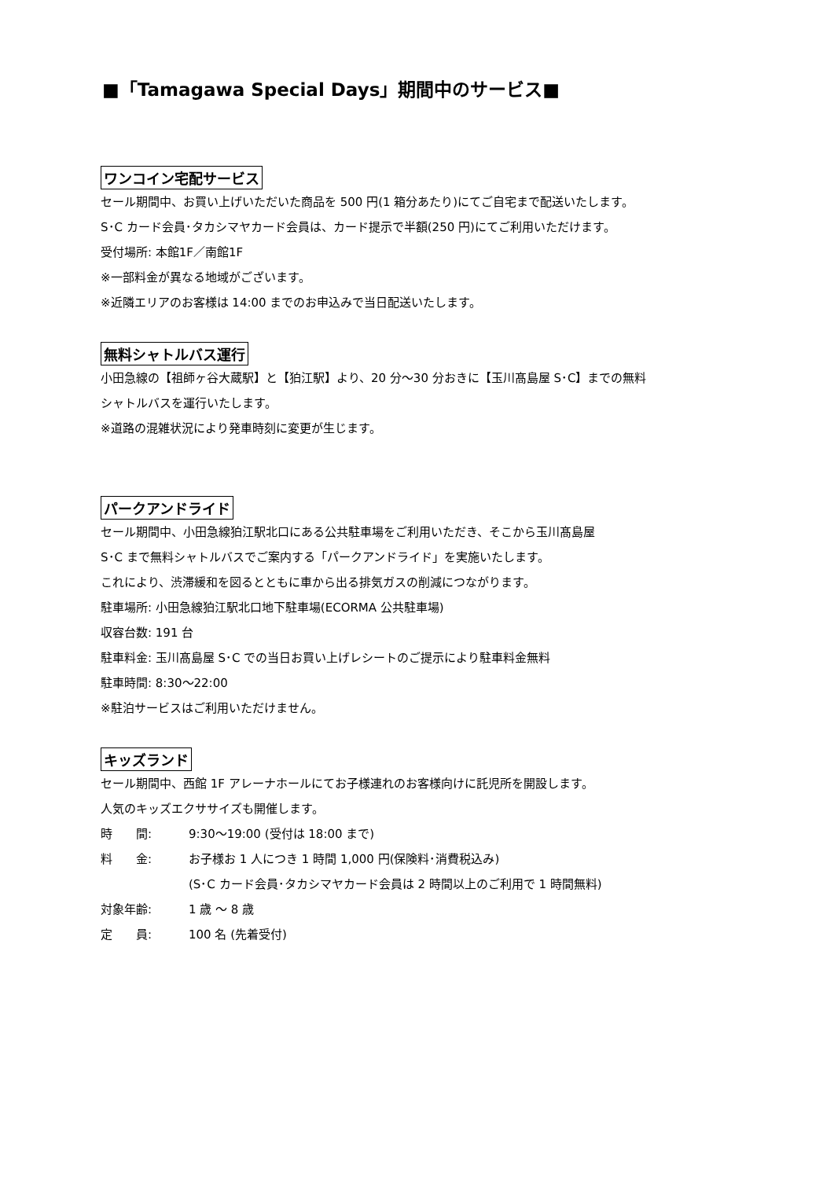■「Tamagawa Special Days」期間中のサービス■
ワンコイン宅配サービス
セール期間中、お買い上げいただいた商品を 500 円(1 箱分あたり)にてご自宅まで配送いたします。
S･C カード会員･タカシマヤカード会員は、カード提示で半額(250 円)にてご利用いただけます。
受付場所: 本館1F／南館1F
※一部料金が異なる地域がございます。
※近隣エリアのお客様は 14:00 までのお申込みで当日配送いたします。
無料シャトルバス運行
小田急線の【祖師ヶ谷大蔵駅】と【狛江駅】より、20 分～30 分おきに【玉川髙島屋 S･C】までの無料
シャトルバスを運行いたします。
※道路の混雑状況により発車時刻に変更が生じます。
パークアンドライド
セール期間中、小田急線狛江駅北口にある公共駐車場をご利用いただき、そこから玉川髙島屋
S･C まで無料シャトルバスでご案内する「パークアンドライド」を実施いたします。
これにより、渋滞緩和を図るとともに車から出る排気ガスの削減につながります。
駐車場所: 小田急線狛江駅北口地下駐車場(ECORMA 公共駐車場)
収容台数: 191 台
駐車料金: 玉川髙島屋 S･C での当日お買い上げレシートのご提示により駐車料金無料
駐車時間: 8:30～22:00
※駐泊サービスはご利用いただけません。
キッズランド
セール期間中、西館 1F アレーナホールにてお子様連れのお客様向けに託児所を開設します。
人気のキッズエクササイズも開催します。
時　　間: 9:30～19:00 (受付は 18:00 まで)
料　　金: お子様お 1 人につき 1 時間 1,000 円(保険料･消費税込み)
(S･C カード会員･タカシマヤカード会員は 2 時間以上のご利用で 1 時間無料)
対象年齢: 1 歳 ～ 8 歳
定　　員: 100 名 (先着受付)